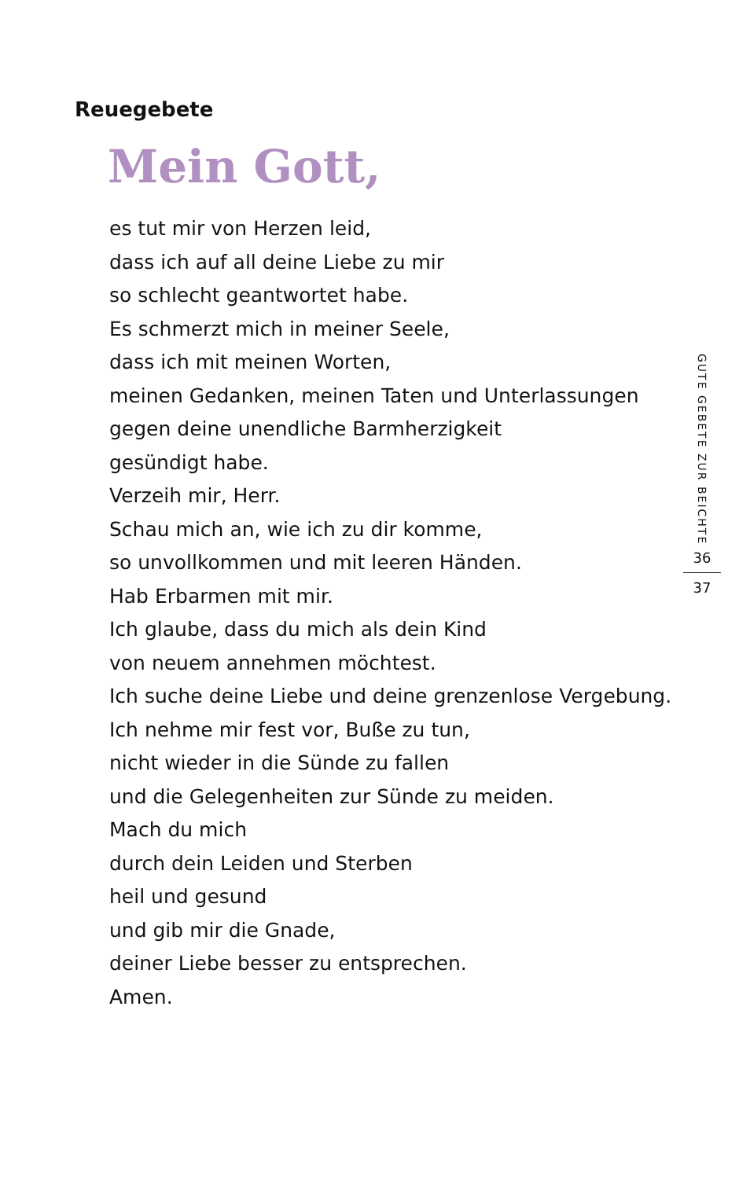Reuegebete
Mein Gott,
es tut mir von Herzen leid,
dass ich auf all deine Liebe zu mir
so schlecht geantwortet habe.
Es schmerzt mich in meiner Seele,
dass ich mit meinen Worten,
meinen Gedanken, meinen Taten und Unterlassungen
gegen deine unendliche Barmherzigkeit
gesündigt habe.
Verzeih mir, Herr.
Schau mich an, wie ich zu dir komme,
so unvollkommen und mit leeren Händen.
Hab Erbarmen mit mir.
Ich glaube, dass du mich als dein Kind
von neuem annehmen möchtest.
Ich suche deine Liebe und deine grenzenlose Vergebung.
Ich nehme mir fest vor, Buße zu tun,
nicht wieder in die Sünde zu fallen
und die Gelegenheiten zur Sünde zu meiden.
Mach du mich
durch dein Leiden und Sterben
heil und gesund
und gib mir die Gnade,
deiner Liebe besser zu entsprechen.
Amen.
GUTE GEBETE ZUR BEICHTE
36
37